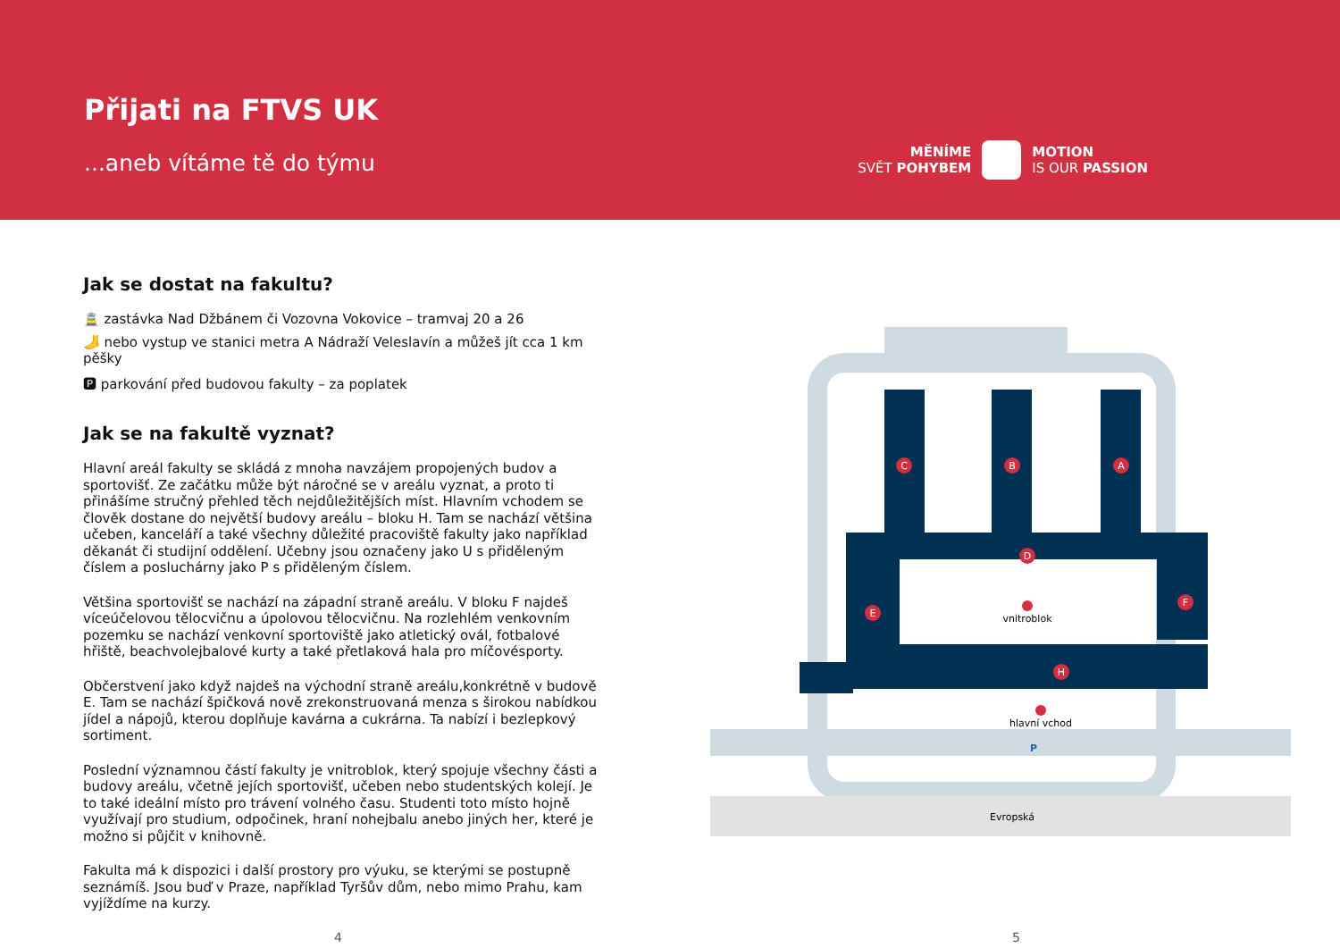Přijati na FTVS UK
...aneb vítáme tě do týmu
MĚNÍME
SVĚT POHYBEM
MOTION
IS OUR PASSION
Jak se dostat na fakultu?
🚊 zastávka Nad Džbánem či Vozovna Vokovice – tramvaj 20 a 26
🦶 nebo vystup ve stanici metra A Nádraží Veleslavín a můžeš jít cca 1 km pěšky
🅿 parkování před budovou fakulty – za poplatek
Jak se na fakultě vyznat?
Hlavní areál fakulty se skládá z mnoha navzájem propojených budov a sportovišť. Ze začátku může být náročné se v areálu vyznat, a proto ti přinášíme stručný přehled těch nejdůležitějších míst. Hlavním vchodem se člověk dostane do největší budovy areálu – bloku H. Tam se nachází většina učeben, kanceláří a také všechny důležité pracoviště fakulty jako například děkanát či studijní oddělení. Učebny jsou označeny jako U s přiděleným číslem a posluchárny jako P s přiděleným číslem.
Většina sportovišť se nachází na západní straně areálu. V bloku F najdeš víceúčelovou tělocvičnu a úpolovou tělocvičnu. Na rozlehlém venkovním pozemku se nachází venkovní sportoviště jako atletický ovál, fotbalové hřiště, beachvolejbalové kurty a také přetlaková hala pro míčovésporty.
Občerstvení jako když najdeš na východní straně areálu,konkrétně v budově E. Tam se nachází špičková nově zrekonstruovaná menza s širokou nabídkou jídel a nápojů, kterou doplňuje kavárna a cukrárna. Ta nabízí i bezlepkový sortiment.
Poslední významnou částí fakulty je vnitroblok, který spojuje všechny části a budovy areálu, včetně jejích sportovišť, učeben nebo studentských kolejí. Je to také ideální místo pro trávení volného času. Studenti toto místo hojně využívají pro studium, odpočinek, hraní nohejbalu anebo jiných her, které je možno si půjčit v knihovně.
Fakulta má k dispozici i další prostory pro výuku, se kterými se postupně seznámíš. Jsou buď v Praze, například Tyršův dům, nebo mimo Prahu, kam vyjíždíme na kurzy.
C
B
A
D
E
F
H
vnitroblok
hlavní vchod
P
Evropská
4 5